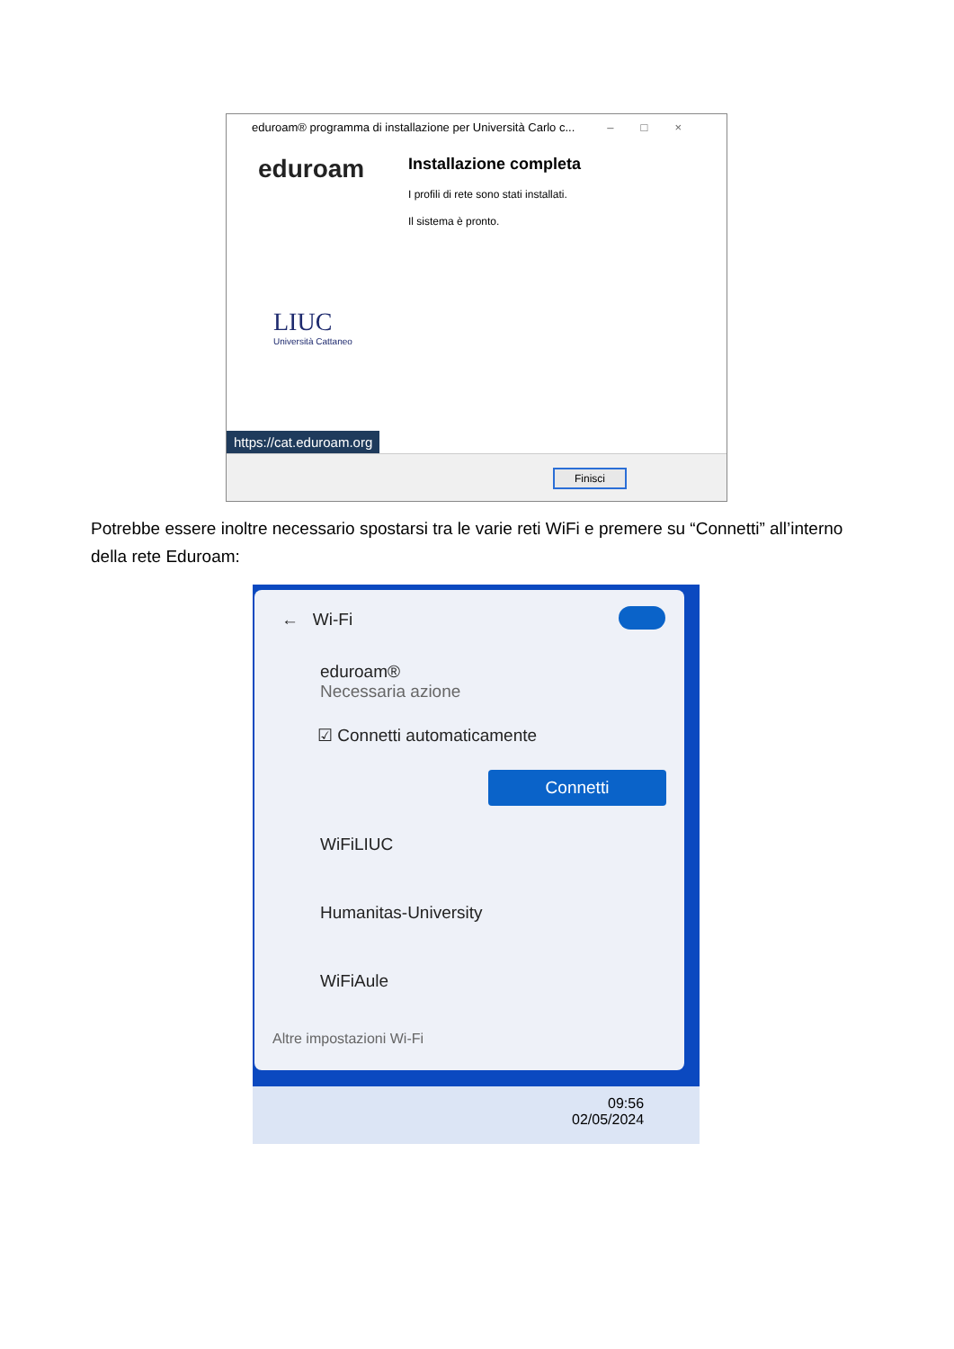eduroam® programma di installazione per Università Carlo c... –□×
eduroam
Installazione completa
I profili di rete sono stati installati.
Il sistema è pronto.
LIUC
Università Cattaneo
https://cat.eduroam.org
Finisci
Potrebbe essere inoltre necessario spostarsi tra le varie reti WiFi e premere su “Connetti” all’interno della rete Eduroam:
← Wi-Fi
eduroam®
Necessaria azione
☑ Connetti automaticamente
Connetti
WiFiLIUC
Humanitas-University
WiFiAule
Altre impostazioni Wi-Fi
09:56
02/05/2024